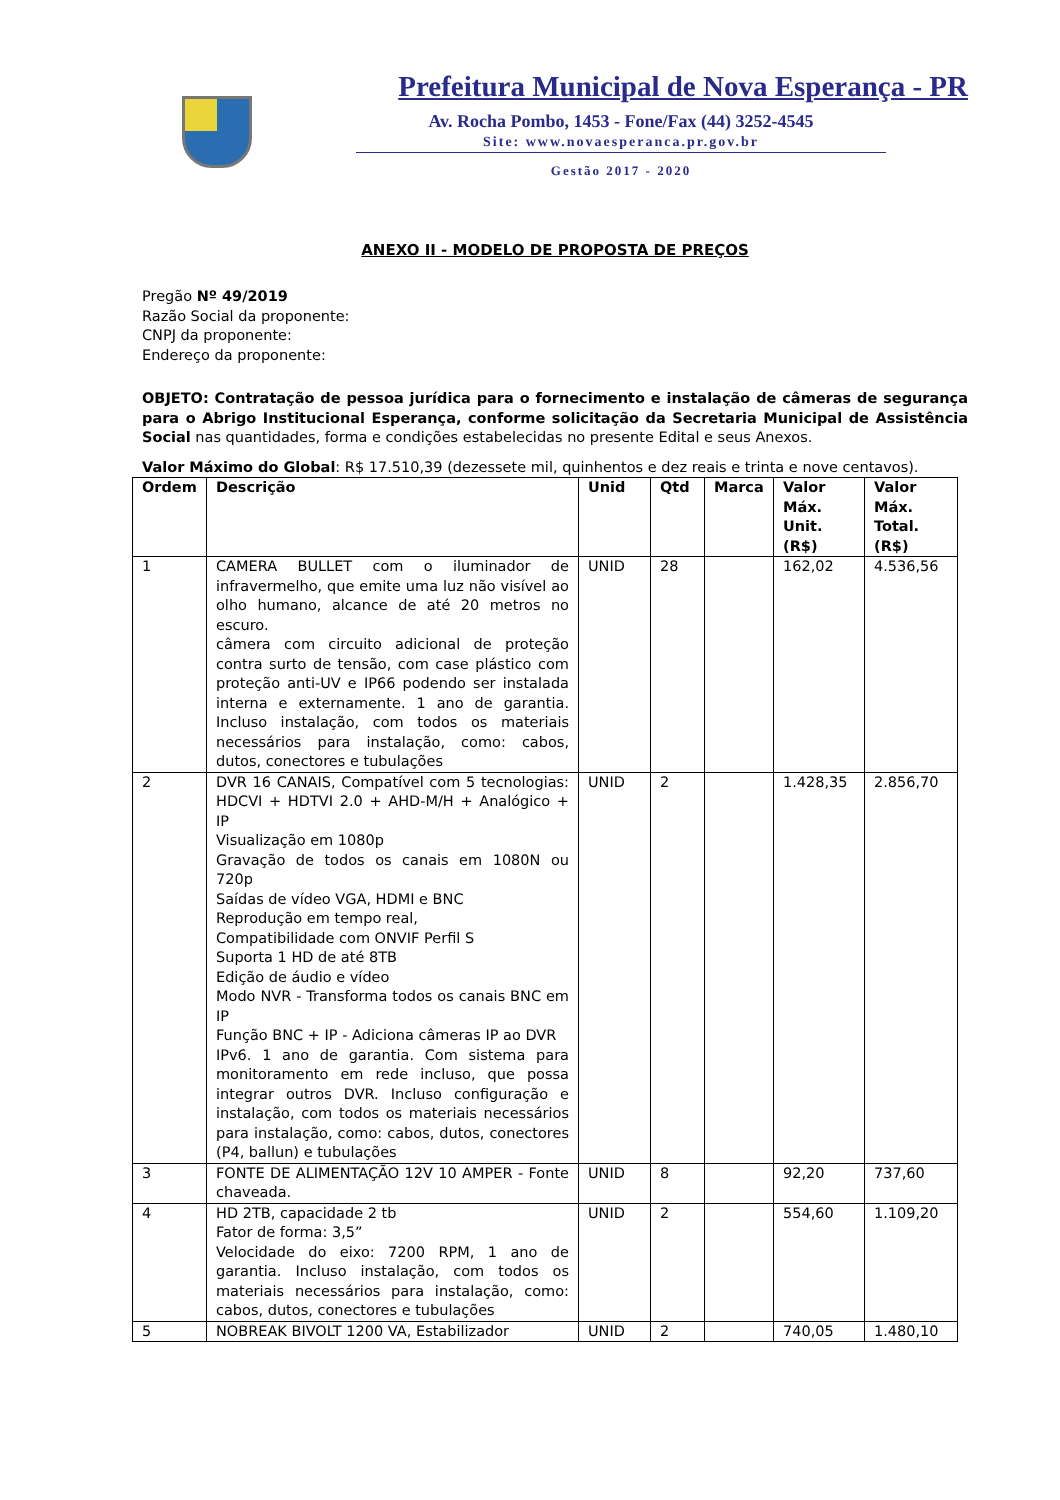Prefeitura Municipal de Nova Esperança - PR
Av. Rocha Pombo, 1453 - Fone/Fax (44) 3252-4545
Site: www.novaesperanca.pr.gov.br
Gestão 2017 - 2020
ANEXO II - MODELO DE PROPOSTA DE PREÇOS
Pregão Nº 49/2019
Razão Social da proponente:
CNPJ da proponente:
Endereço da proponente:
OBJETO: Contratação de pessoa jurídica para o fornecimento e instalação de câmeras de segurança para o Abrigo Institucional Esperança, conforme solicitação da Secretaria Municipal de Assistência Social nas quantidades, forma e condições estabelecidas no presente Edital e seus Anexos.
Valor Máximo do Global: R$ 17.510,39 (dezessete mil, quinhentos e dez reais e trinta e nove centavos).
| Ordem | Descrição | Unid | Qtd | Marca | Valor Máx. Unit. (R$) | Valor Máx. Total. (R$) |
| --- | --- | --- | --- | --- | --- | --- |
| 1 | CAMERA BULLET com o iluminador de infravermelho, que emite uma luz não visível ao olho humano, alcance de até 20 metros no escuro. câmera com circuito adicional de proteção contra surto de tensão, com case plástico com proteção anti-UV e IP66 podendo ser instalada interna e externamente. 1 ano de garantia. Incluso instalação, com todos os materiais necessários para instalação, como: cabos, dutos, conectores e tubulações | UNID | 28 | | 162,02 | 4.536,56 |
| 2 | DVR 16 CANAIS, Compatível com 5 tecnologias: HDCVI + HDTVI 2.0 + AHD-M/H + Analógico + IP Visualização em 1080p Gravação de todos os canais em 1080N ou 720p Saídas de vídeo VGA, HDMI e BNC Reprodução em tempo real, Compatibilidade com ONVIF Perfil S Suporta 1 HD de até 8TB Edição de áudio e vídeo Modo NVR - Transforma todos os canais BNC em IP Função BNC + IP - Adiciona câmeras IP ao DVR IPv6. 1 ano de garantia. Com sistema para monitoramento em rede incluso, que possa integrar outros DVR. Incluso configuração e instalação, com todos os materiais necessários para instalação, como: cabos, dutos, conectores (P4, ballun) e tubulações | UNID | 2 | | 1.428,35 | 2.856,70 |
| 3 | FONTE DE ALIMENTAÇÃO 12V 10 AMPER - Fonte chaveada. | UNID | 8 | | 92,20 | 737,60 |
| 4 | HD 2TB, capacidade 2 tb Fator de forma: 3,5” Velocidade do eixo: 7200 RPM, 1 ano de garantia. Incluso instalação, com todos os materiais necessários para instalação, como: cabos, dutos, conectores e tubulações | UNID | 2 | | 554,60 | 1.109,20 |
| 5 | NOBREAK BIVOLT 1200 VA, Estabilizador | UNID | 2 | | 740,05 | 1.480,10 |